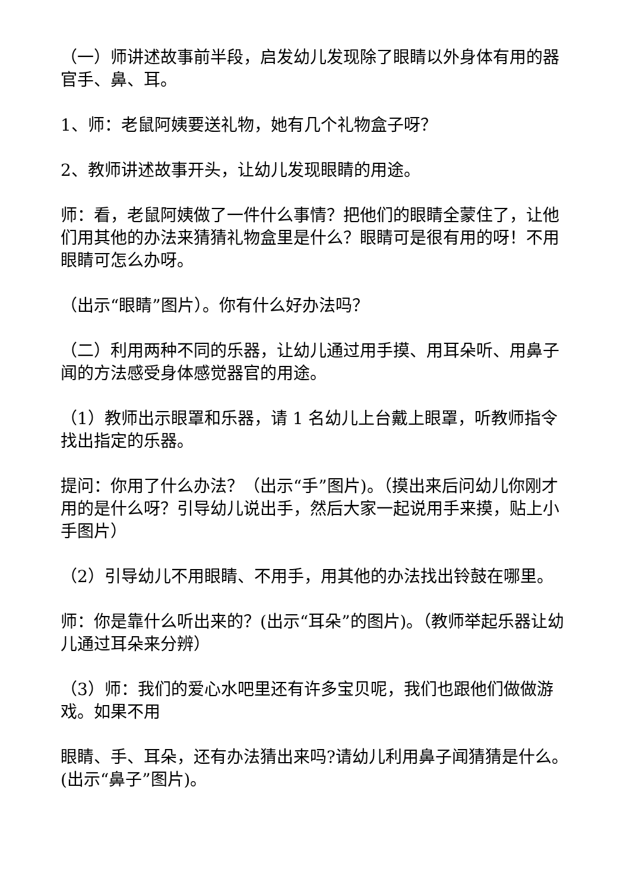（一）师讲述故事前半段，启发幼儿发现除了眼睛以外身体有用的器官手、鼻、耳。
1、师：老鼠阿姨要送礼物，她有几个礼物盒子呀？
2、教师讲述故事开头，让幼儿发现眼睛的用途。
师：看，老鼠阿姨做了一件什么事情？把他们的眼睛全蒙住了，让他们用其他的办法来猜猜礼物盒里是什么？眼睛可是很有用的呀！不用眼睛可怎么办呀。
（出示“眼睛”图片）。你有什么好办法吗？
（二）利用两种不同的乐器，让幼儿通过用手摸、用耳朵听、用鼻子闻的方法感受身体感觉器官的用途。
（1）教师出示眼罩和乐器，请 1 名幼儿上台戴上眼罩，听教师指令找出指定的乐器。
提问：你用了什么办法？（出示“手”图片)。（摸出来后问幼儿你刚才用的是什么呀？引导幼儿说出手，然后大家一起说用手来摸，贴上小手图片）
（2）引导幼儿不用眼睛、不用手，用其他的办法找出铃鼓在哪里。
师：你是靠什么听出来的？(出示“耳朵”的图片)。（教师举起乐器让幼儿通过耳朵来分辨）
（3）师：我们的爱心水吧里还有许多宝贝呢，我们也跟他们做做游戏。如果不用
眼睛、手、耳朵，还有办法猜出来吗?请幼儿利用鼻子闻猜猜是什么。(出示“鼻子”图片)。